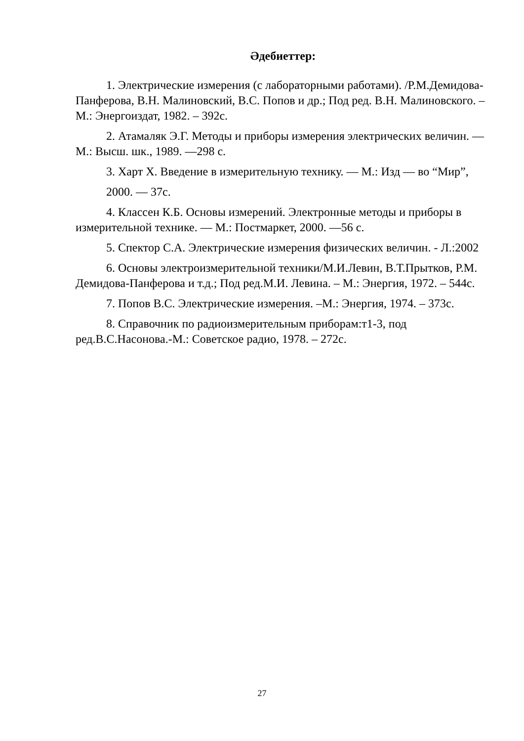Әдебиеттер:
1. Электрические измерения (с лабораторными работами). /Р.М.Демидова-Панферова, В.Н. Малиновский, В.С. Попов и др.; Под ред. В.Н. Малиновского. – М.: Энергоиздат, 1982. – 392с.
2. Атамаляк Э.Г. Методы и приборы измерения электрических величин. — М.: Высш. шк., 1989. —298 с.
3. Харт Х. Введение в измерительную технику. — М.: Изд — во “Мир”,
2000. — 37с.
4. Классен К.Б. Основы измерений. Электронные методы и приборы в измерительной технике. — М.: Постмаркет, 2000. —56 с.
5. Спектор С.А. Электрические измерения физических величин. - Л.:2002
6. Основы электроизмерительной техники/М.И.Левин, В.Т.Прытков, Р.М. Демидова-Панферова и т.д.; Под ред.М.И. Левина. – М.: Энергия, 1972. – 544с.
7. Попов В.С. Электрические измерения. –М.: Энергия, 1974. – 373с.
8. Справочник по радиоизмерительным приборам:т1-3, под ред.В.С.Насонова.-М.: Советское радио, 1978. – 272с.
27